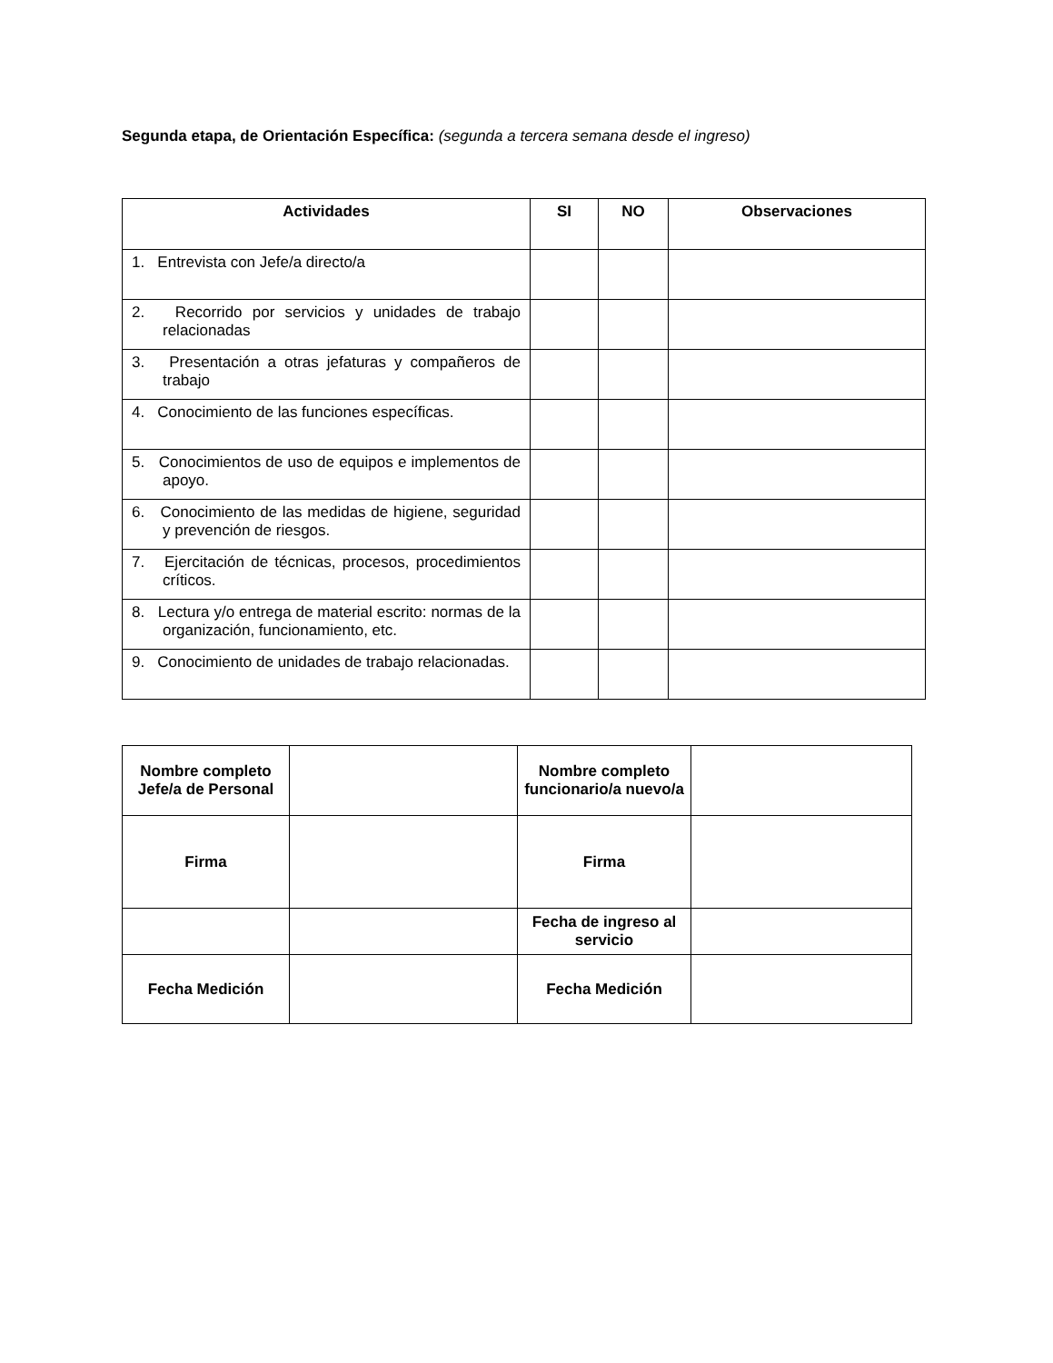Segunda etapa, de Orientación Específica: (segunda a tercera semana desde el ingreso)
| Actividades | SI | NO | Observaciones |
| --- | --- | --- | --- |
| 1. Entrevista con Jefe/a directo/a | | | |
| 2. Recorrido por servicios y unidades de trabajo relacionadas | | | |
| 3. Presentación a otras jefaturas y compañeros de trabajo | | | |
| 4. Conocimiento de las funciones específicas. | | | |
| 5. Conocimientos de uso de equipos e implementos de apoyo. | | | |
| 6. Conocimiento de las medidas de higiene, seguridad y prevención de riesgos. | | | |
| 7. Ejercitación de técnicas, procesos, procedimientos críticos. | | | |
| 8. Lectura y/o entrega de material escrito: normas de la organización, funcionamiento, etc. | | | |
| 9. Conocimiento de unidades de trabajo relacionadas. | | | |
| Nombre completo Jefe/a de Personal | | Nombre completo funcionario/a nuevo/a | |
| Firma | | Firma | |
| | | Fecha de ingreso al servicio | |
| Fecha Medición | | Fecha Medición | |